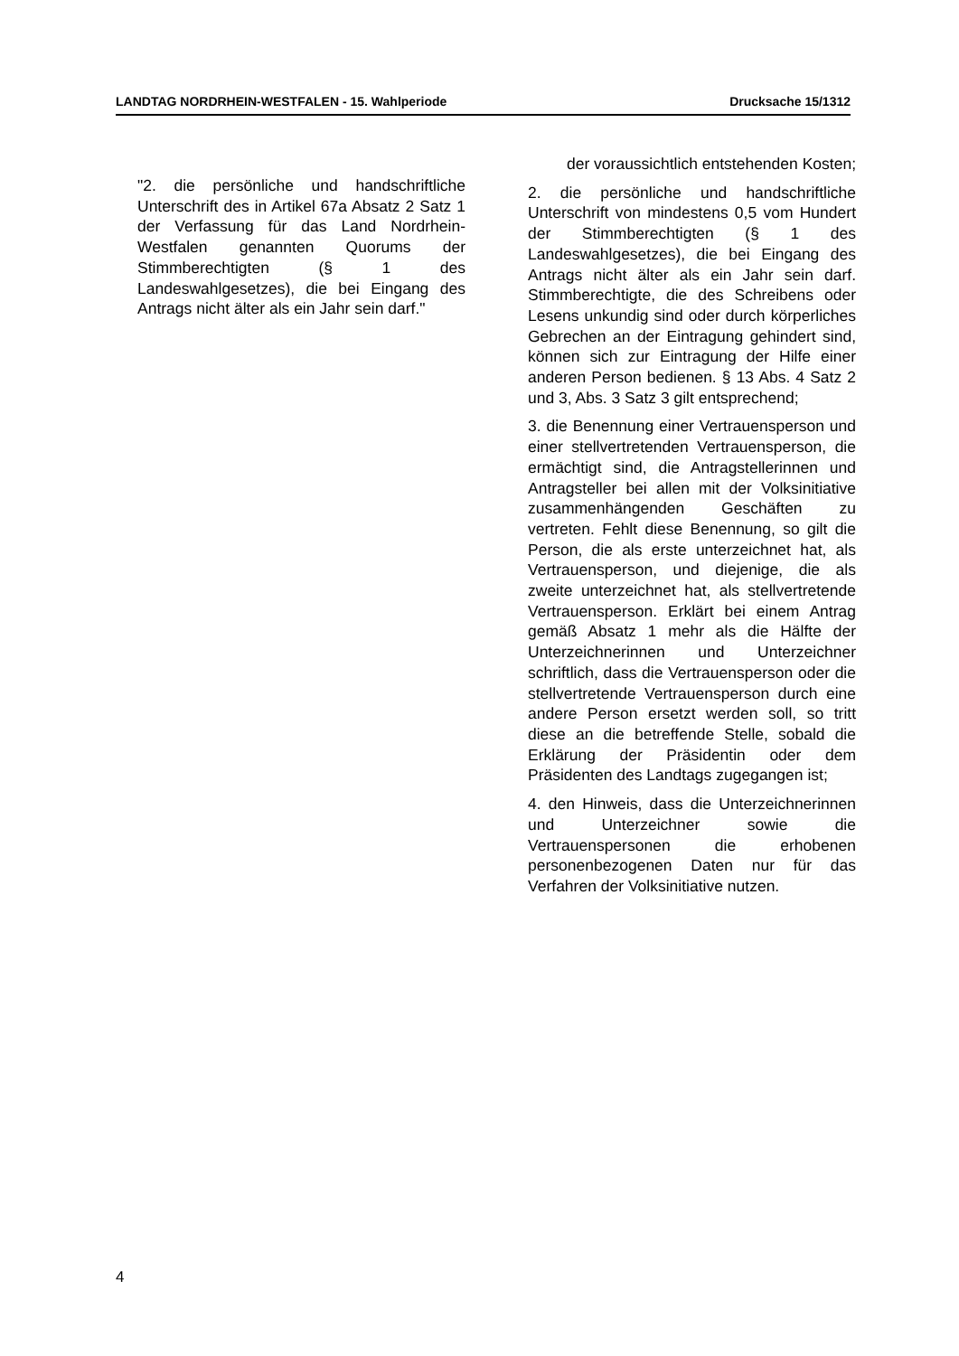LANDTAG NORDRHEIN-WESTFALEN - 15. Wahlperiode Drucksache 15/1312
"2. die persönliche und handschriftliche Unterschrift des in Artikel 67a Absatz 2 Satz 1 der Verfassung für das Land Nordrhein-Westfalen genannten Quorums der Stimmberechtigten (§ 1 des Landeswahlgesetzes), die bei Eingang des Antrags nicht älter als ein Jahr sein darf."
der voraussichtlich entstehenden Kosten;
2. die persönliche und handschriftliche Unterschrift von mindestens 0,5 vom Hundert der Stimmberechtigten (§ 1 des Landeswahlgesetzes), die bei Eingang des Antrags nicht älter als ein Jahr sein darf. Stimmberechtigte, die des Schreibens oder Lesens unkundig sind oder durch körperliches Gebrechen an der Eintragung gehindert sind, können sich zur Eintragung der Hilfe einer anderen Person bedienen. § 13 Abs. 4 Satz 2 und 3, Abs. 3 Satz 3 gilt entsprechend;
3. die Benennung einer Vertrauensperson und einer stellvertretenden Vertrauensperson, die ermächtigt sind, die Antragstellerinnen und Antragsteller bei allen mit der Volksinitiative zusammenhängenden Geschäften zu vertreten. Fehlt diese Benennung, so gilt die Person, die als erste unterzeichnet hat, als Vertrauensperson, und diejenige, die als zweite unterzeichnet hat, als stellvertretende Vertrauensperson. Erklärt bei einem Antrag gemäß Absatz 1 mehr als die Hälfte der Unterzeichnerinnen und Unterzeichner schriftlich, dass die Vertrauensperson oder die stellvertretende Vertrauensperson durch eine andere Person ersetzt werden soll, so tritt diese an die betreffende Stelle, sobald die Erklärung der Präsidentin oder dem Präsidenten des Landtags zugegangen ist;
4. den Hinweis, dass die Unterzeichnerinnen und Unterzeichner sowie die Vertrauenspersonen die erhobenen personenbezogenen Daten nur für das Verfahren der Volksinitiative nutzen.
4